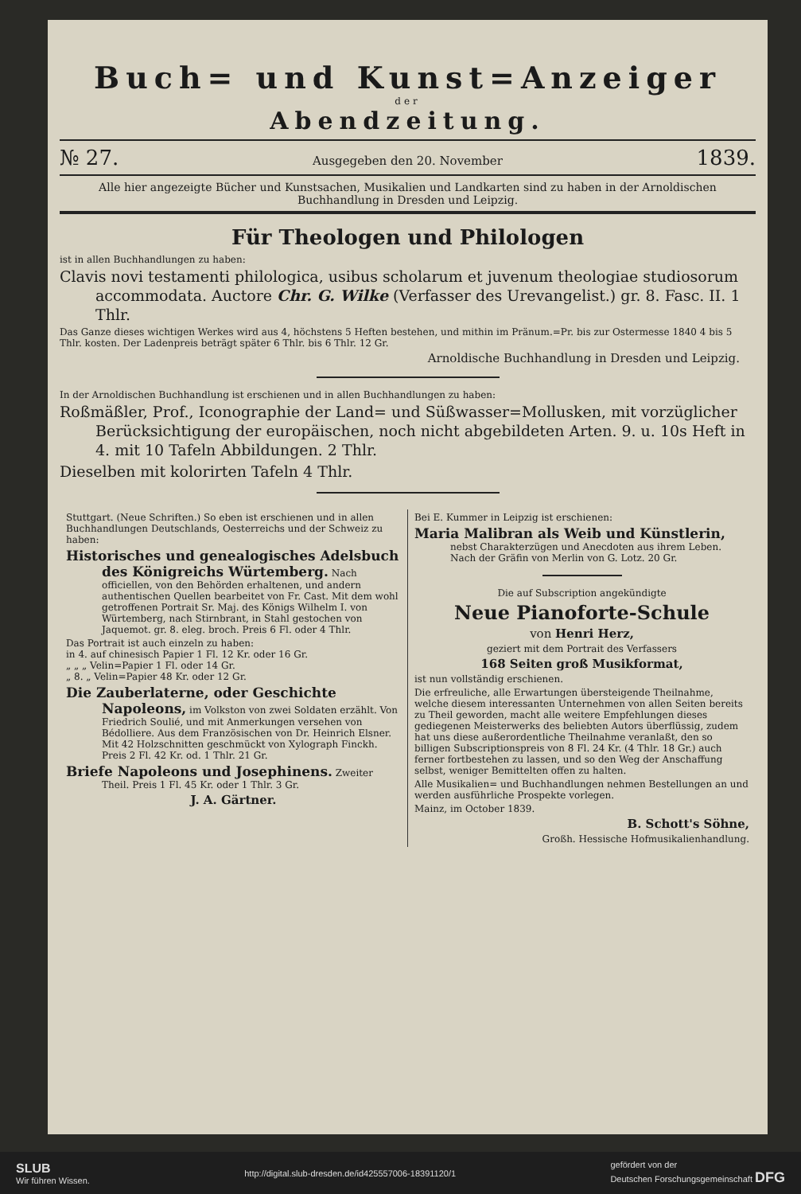Buch= und Kunst=Anzeiger
der
Abendzeitung.
№ 27. Ausgegeben den 20. November 1839.
Alle hier angezeigte Bücher und Kunstsachen, Musikalien und Landkarten sind zu haben in der Arnoldischen Buchhandlung in Dresden und Leipzig.
Für Theologen und Philologen
ist in allen Buchhandlungen zu haben:
Clavis novi testamenti philologica, usibus scholarum et juvenum theologiae studiosorum accommodata. Auctore Chr. G. Wilke (Verfasser des Urevangelist.) gr. 8. Fasc. II. 1 Thlr.
Das Ganze dieses wichtigen Werkes wird aus 4, höchstens 5 Heften bestehen, und mithin im Pränum.=Pr. bis zur Ostermesse 1840 4 bis 5 Thlr. kosten. Der Ladenpreis beträgt später 6 Thlr. bis 6 Thlr. 12 Gr.
Arnoldische Buchhandlung in Dresden und Leipzig.
In der Arnoldischen Buchhandlung ist erschienen und in allen Buchhandlungen zu haben:
Roßmäßler, Prof., Iconographie der Land= und Süßwasser=Mollusken, mit vorzüglicher Berücksichtigung der europäischen, noch nicht abgebildeten Arten. 9. u. 10s Heft in 4. mit 10 Tafeln Abbildungen. 2 Thlr.
Dieselben mit kolorirten Tafeln 4 Thlr.
Stuttgart. (Neue Schriften.) So eben ist erschienen und in allen Buchhandlungen Deutschlands, Oesterreichs und der Schweiz zu haben:
Historisches und genealogisches Adelsbuch des Königreichs Würtemberg. Nach officiellen, von den Behörden erhaltenen, und andern authentischen Quellen bearbeitet von Fr. Cast. Mit dem wohl getroffenen Portrait Sr. Maj. des Königs Wilhelm I. von Würtemberg, nach Stirnbrant, in Stahl gestochen von Jaquemot. gr. 8. eleg. broch. Preis 6 Fl. oder 4 Thlr.
Das Portrait ist auch einzeln zu haben:
in 4. auf chinesisch Papier 1 Fl. 12 Kr. oder 16 Gr.
„ „ „ Velin=Papier 1 Fl. oder 14 Gr.
„ 8. „ Velin=Papier 48 Kr. oder 12 Gr.
Die Zauberlaterne, oder Geschichte Napoleons, im Volkston von zwei Soldaten erzählt. Von Friedrich Soulié, und mit Anmerkungen versehen von Bédolliere. Aus dem Französischen von Dr. Heinrich Elsner. Mit 42 Holzschnitten geschmückt von Xylograph Finckh. Preis 2 Fl. 42 Kr. od. 1 Thlr. 21 Gr.
Briefe Napoleons und Josephinens. Zweiter Theil. Preis 1 Fl. 45 Kr. oder 1 Thlr. 3 Gr.
J. A. Gärtner.
Bei E. Kummer in Leipzig ist erschienen:
Maria Malibran als Weib und Künstlerin, nebst Charakterzügen und Anecdoten aus ihrem Leben. Nach der Gräfin von Merlin von G. Lotz. 20 Gr.
Die auf Subscription angekündigte
Neue Pianoforte-Schule
von Henri Herz,
geziert mit dem Portrait des Verfassers
168 Seiten groß Musikformat,
ist nun vollständig erschienen.
Die erfreuliche, alle Erwartungen übersteigende Theilnahme, welche diesem interessanten Unternehmen von allen Seiten bereits zu Theil geworden, macht alle weitere Empfehlungen dieses gediegenen Meisterwerks des beliebten Autors überflüssig, zudem hat uns diese außerordentliche Theilnahme veranlaßt, den so billigen Subscriptionspreis von 8 Fl. 24 Kr. (4 Thlr. 18 Gr.) auch ferner fortbestehen zu lassen, und so den Weg der Anschaffung selbst, weniger Bemittelten offen zu halten.
Alle Musikalien= und Buchhandlungen nehmen Bestellungen an und werden ausführliche Prospekte vorlegen.
Mainz, im October 1839.
B. Schott's Söhne,
Großh. Hessische Hofmusikalienhandlung.
SLUB
Wir führen Wissen. http://digital.slub-dresden.de/id425557006-18391120/1 gefördert von der
Deutschen Forschungsgemeinschaft DFG